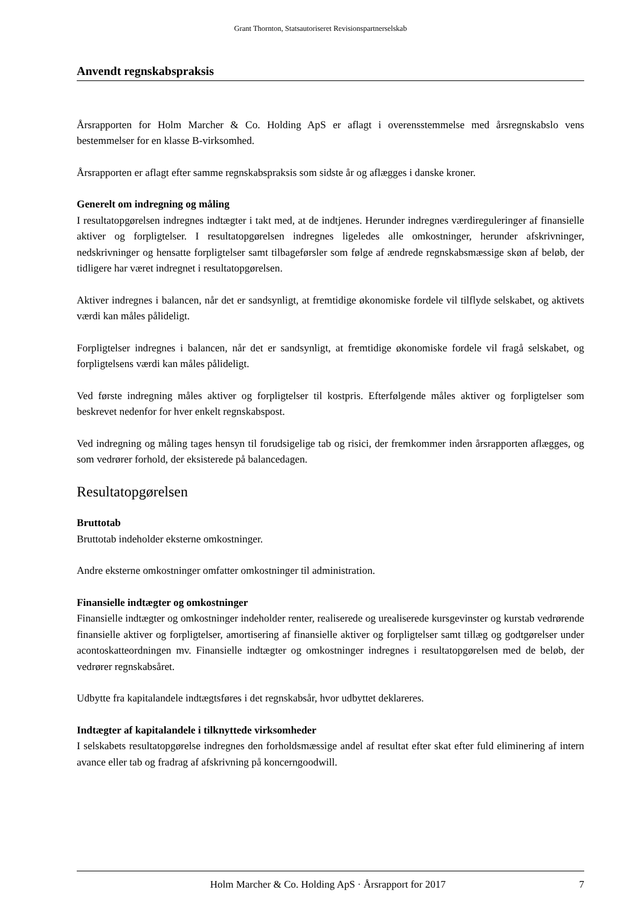Grant Thornton, Statsautoriseret Revisionspartnerselskab
Anvendt regnskabspraksis
Årsrapporten for Holm Marcher & Co. Holding ApS er aflagt i overensstemmelse med årsregnskabslo vens bestemmelser for en klasse B-virksomhed.
Årsrapporten er aflagt efter samme regnskabspraksis som sidste år og aflægges i danske kroner.
Generelt om indregning og måling
I resultatopgørelsen indregnes indtægter i takt med, at de indtjenes. Herunder indregnes værdireguleringer af finansielle aktiver og forpligtelser. I resultatopgørelsen indregnes ligeledes alle omkostninger, herunder afskrivninger, nedskrivninger og hensatte forpligtelser samt tilbageførsler som følge af ændrede regnskabsmæssige skøn af beløb, der tidligere har været indregnet i resultatopgørelsen.
Aktiver indregnes i balancen, når det er sandsynligt, at fremtidige økonomiske fordele vil tilflyde selskabet, og aktivets værdi kan måles pålideligt.
Forpligtelser indregnes i balancen, når det er sandsynligt, at fremtidige økonomiske fordele vil fragå selskabet, og forpligtelsens værdi kan måles pålideligt.
Ved første indregning måles aktiver og forpligtelser til kostpris. Efterfølgende måles aktiver og forpligtelser som beskrevet nedenfor for hver enkelt regnskabspost.
Ved indregning og måling tages hensyn til forudsigelige tab og risici, der fremkommer inden årsrapporten aflægges, og som vedrører forhold, der eksisterede på balancedagen.
Resultatopgørelsen
Bruttotab
Bruttotab indeholder eksterne omkostninger.
Andre eksterne omkostninger omfatter omkostninger til administration.
Finansielle indtægter og omkostninger
Finansielle indtægter og omkostninger indeholder renter, realiserede og urealiserede kursgevinster og kurstab vedrørende finansielle aktiver og forpligtelser, amortisering af finansielle aktiver og forpligtelser samt tillæg og godtgørelser under acontoskatteordningen mv. Finansielle indtægter og omkostninger indregnes i resultatopgørelsen med de beløb, der vedrører regnskabsåret.
Udbytte fra kapitalandele indtægtsføres i det regnskabsår, hvor udbyttet deklareres.
Indtægter af kapitalandele i tilknyttede virksomheder
I selskabets resultatopgørelse indregnes den forholdsmæssige andel af resultat efter skat efter fuld eliminering af intern avance eller tab og fradrag af afskrivning på koncerngoodwill.
Holm Marcher & Co. Holding ApS · Årsrapport for 2017 7